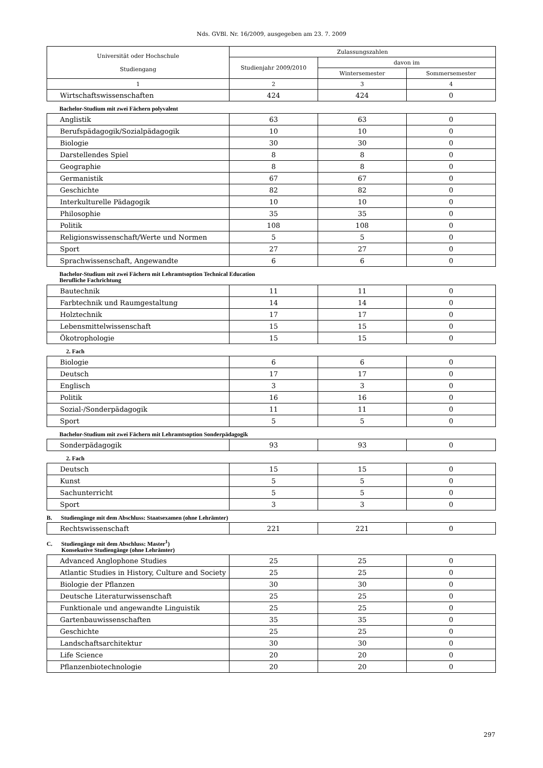Nds. GVBl. Nr. 16/2009, ausgegeben am 23. 7. 2009
| Universität oder Hochschule Studiengang | Zulassungszahlen | | |
| --- | --- | --- | --- |
| | Studienjahr 2009/2010 | davon im | |
| | | Wintersemester | Sommersemester |
| 1 | 2 | 3 | 4 |
| Wirtschaftswissenschaften | 424 | 424 | 0 |
Bachelor-Studium mit zwei Fächern polyvalent
| Anglistik | 63 | 63 | 0 |
| Berufspädagogik/Sozialpädagogik | 10 | 10 | 0 |
| Biologie | 30 | 30 | 0 |
| Darstellendes Spiel | 8 | 8 | 0 |
| Geographie | 8 | 8 | 0 |
| Germanistik | 67 | 67 | 0 |
| Geschichte | 82 | 82 | 0 |
| Interkulturelle Pädagogik | 10 | 10 | 0 |
| Philosophie | 35 | 35 | 0 |
| Politik | 108 | 108 | 0 |
| Religionswissenschaft/Werte und Normen | 5 | 5 | 0 |
| Sport | 27 | 27 | 0 |
| Sprachwissenschaft, Angewandte | 6 | 6 | 0 |
Bachelor-Studium mit zwei Fächern mit Lehramtsoption Technical Education
Berufliche Fachrichtung
| Bautechnik | 11 | 11 | 0 |
| Farbtechnik und Raumgestaltung | 14 | 14 | 0 |
| Holztechnik | 17 | 17 | 0 |
| Lebensmittelwissenschaft | 15 | 15 | 0 |
| Ökotrophologie | 15 | 15 | 0 |
2. Fach
| Biologie | 6 | 6 | 0 |
| Deutsch | 17 | 17 | 0 |
| Englisch | 3 | 3 | 0 |
| Politik | 16 | 16 | 0 |
| Sozial-/Sonderpädagogik | 11 | 11 | 0 |
| Sport | 5 | 5 | 0 |
Bachelor-Studium mit zwei Fächern mit Lehramtsoption Sonderpädagogik
| Sonderpädagogik | 93 | 93 | 0 |
2. Fach
| Deutsch | 15 | 15 | 0 |
| Kunst | 5 | 5 | 0 |
| Sachunterricht | 5 | 5 | 0 |
| Sport | 3 | 3 | 0 |
B. Studiengänge mit dem Abschluss: Staatsexamen (ohne Lehrämter)
| Rechtswissenschaft | 221 | 221 | 0 |
C. Studiengänge mit dem Abschluss: Master<sup>1</sup>)
Konsekutive Studiengänge (ohne Lehrämter)
| Advanced Anglophone Studies | 25 | 25 | 0 |
| Atlantic Studies in History, Culture and Society | 25 | 25 | 0 |
| Biologie der Pflanzen | 30 | 30 | 0 |
| Deutsche Literaturwissenschaft | 25 | 25 | 0 |
| Funktionale und angewandte Linguistik | 25 | 25 | 0 |
| Gartenbauwissenschaften | 35 | 35 | 0 |
| Geschichte | 25 | 25 | 0 |
| Landschaftsarchitektur | 30 | 30 | 0 |
| Life Science | 20 | 20 | 0 |
| Pflanzenbiotechnologie | 20 | 20 | 0 |
297